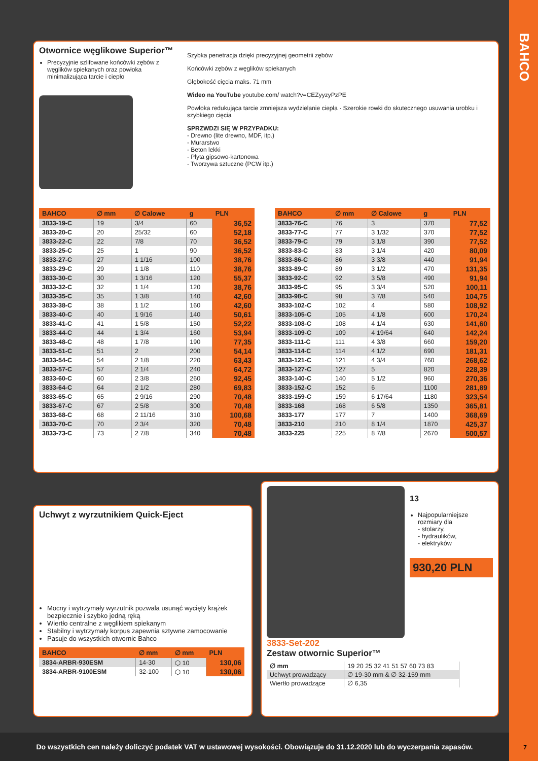BAHCO
Otwornice węglikowe Superior™
Precyzyjnie szlifowane końcówki zębów z węglików spiekanych oraz powłoka minimalizująca tarcie i ciepło
Szybka penetracja dzięki precyzyjnej geometrii zębów
Końcówki zębów z węglików spiekanych
Głębokość cięcia maks. 71 mm
Wideo na YouTube youtube.com/ watch?v=CEZyyzyPzPE
Powłoka redukująca tarcie zmniejsza wydzielanie ciepła · Szerokie rowki do skutecznego usuwania urobku i szybkiego cięcia
SPRZWDZI SIĘ W PRZYPADKU:
- Drewno (lite drewno, MDF, itp.)
- Murarstwo
- Beton lekki
- Płyta gipsowo-kartonowa
- Tworzywa sztuczne (PCW itp.)
| BAHCO | ∅ mm | ∅ Calowe | g | PLN |
| --- | --- | --- | --- | --- |
| 3833-19-C | 19 | 3/4 | 60 | 36,52 |
| 3833-20-C | 20 | 25/32 | 60 | 52,18 |
| 3833-22-C | 22 | 7/8 | 70 | 36,52 |
| 3833-25-C | 25 | 1 | 90 | 36,52 |
| 3833-27-C | 27 | 1 1/16 | 100 | 38,76 |
| 3833-29-C | 29 | 1 1/8 | 110 | 38,76 |
| 3833-30-C | 30 | 1 3/16 | 120 | 55,37 |
| 3833-32-C | 32 | 1 1/4 | 120 | 38,76 |
| 3833-35-C | 35 | 1 3/8 | 140 | 42,60 |
| 3833-38-C | 38 | 1 1/2 | 160 | 42,60 |
| 3833-40-C | 40 | 1 9/16 | 140 | 50,61 |
| 3833-41-C | 41 | 1 5/8 | 150 | 52,22 |
| 3833-44-C | 44 | 1 3/4 | 160 | 53,94 |
| 3833-48-C | 48 | 1 7/8 | 190 | 77,35 |
| 3833-51-C | 51 | 2 | 200 | 54,14 |
| 3833-54-C | 54 | 2 1/8 | 220 | 63,43 |
| 3833-57-C | 57 | 2 1/4 | 240 | 64,72 |
| 3833-60-C | 60 | 2 3/8 | 260 | 92,45 |
| 3833-64-C | 64 | 2 1/2 | 280 | 69,83 |
| 3833-65-C | 65 | 2 9/16 | 290 | 70,48 |
| 3833-67-C | 67 | 2 5/8 | 300 | 70,48 |
| 3833-68-C | 68 | 2 11/16 | 310 | 100,68 |
| 3833-70-C | 70 | 2 3/4 | 320 | 70,48 |
| 3833-73-C | 73 | 2 7/8 | 340 | 70,48 |
| BAHCO | ∅ mm | ∅ Calowe | g | PLN |
| --- | --- | --- | --- | --- |
| 3833-76-C | 76 | 3 | 370 | 77,52 |
| 3833-77-C | 77 | 3 1/32 | 370 | 77,52 |
| 3833-79-C | 79 | 3 1/8 | 390 | 77,52 |
| 3833-83-C | 83 | 3 1/4 | 420 | 80,09 |
| 3833-86-C | 86 | 3 3/8 | 440 | 91,94 |
| 3833-89-C | 89 | 3 1/2 | 470 | 131,35 |
| 3833-92-C | 92 | 3 5/8 | 490 | 91,94 |
| 3833-95-C | 95 | 3 3/4 | 520 | 100,11 |
| 3833-98-C | 98 | 3 7/8 | 540 | 104,75 |
| 3833-102-C | 102 | 4 | 580 | 108,92 |
| 3833-105-C | 105 | 4 1/8 | 600 | 170,24 |
| 3833-108-C | 108 | 4 1/4 | 630 | 141,60 |
| 3833-109-C | 109 | 4 19/64 | 640 | 142,24 |
| 3833-111-C | 111 | 4 3/8 | 660 | 159,20 |
| 3833-114-C | 114 | 4 1/2 | 690 | 181,31 |
| 3833-121-C | 121 | 4 3/4 | 760 | 268,62 |
| 3833-127-C | 127 | 5 | 820 | 228,39 |
| 3833-140-C | 140 | 5 1/2 | 960 | 270,36 |
| 3833-152-C | 152 | 6 | 1100 | 281,89 |
| 3833-159-C | 159 | 6 17/64 | 1180 | 323,54 |
| 3833-168 | 168 | 6 5/8 | 1350 | 365,81 |
| 3833-177 | 177 | 7 | 1400 | 368,69 |
| 3833-210 | 210 | 8 1/4 | 1870 | 425,37 |
| 3833-225 | 225 | 8 7/8 | 2670 | 500,57 |
Uchwyt z wyrzutnikiem Quick-Eject
Mocny i wytrzymały wyrzutnik pozwala usunąć wycięty krążek bezpiecznie i szybko jedną ręką
Wiertło centralne z węglikiem spiekanym
Stabilny i wytrzymały korpus zapewnia sztywne zamocowanie
Pasuje do wszystkich otwornic Bahco
| BAHCO | ∅ mm | ∅ mm | PLN |
| --- | --- | --- | --- |
| 3834-ARBR-930ESM | 14-30 | ⬡ 10 | 130,06 |
| 3834-ARBR-9100ESM | 32-100 | ⬡ 10 | 130,06 |
13
Najpopularniejsze rozmiary dla
- stolarzy,
- hydraulików,
- elektryków
930,20 PLN
3833-Set-202
Zestaw otwornic Superior™
| ∅ mm | 19 20 25 32 41 51 57 60 73 83 |
| Uchwyt prowadzący | ∅ 19-30 mm & ∅ 32-159 mm |
| Wiertło prowadzące | ∅ 6,35 |
Do wszystkich cen należy doliczyć podatek VAT w ustawowej wysokości. Obowiązuje do 31.12.2020 lub do wyczerpania zapasów.
7